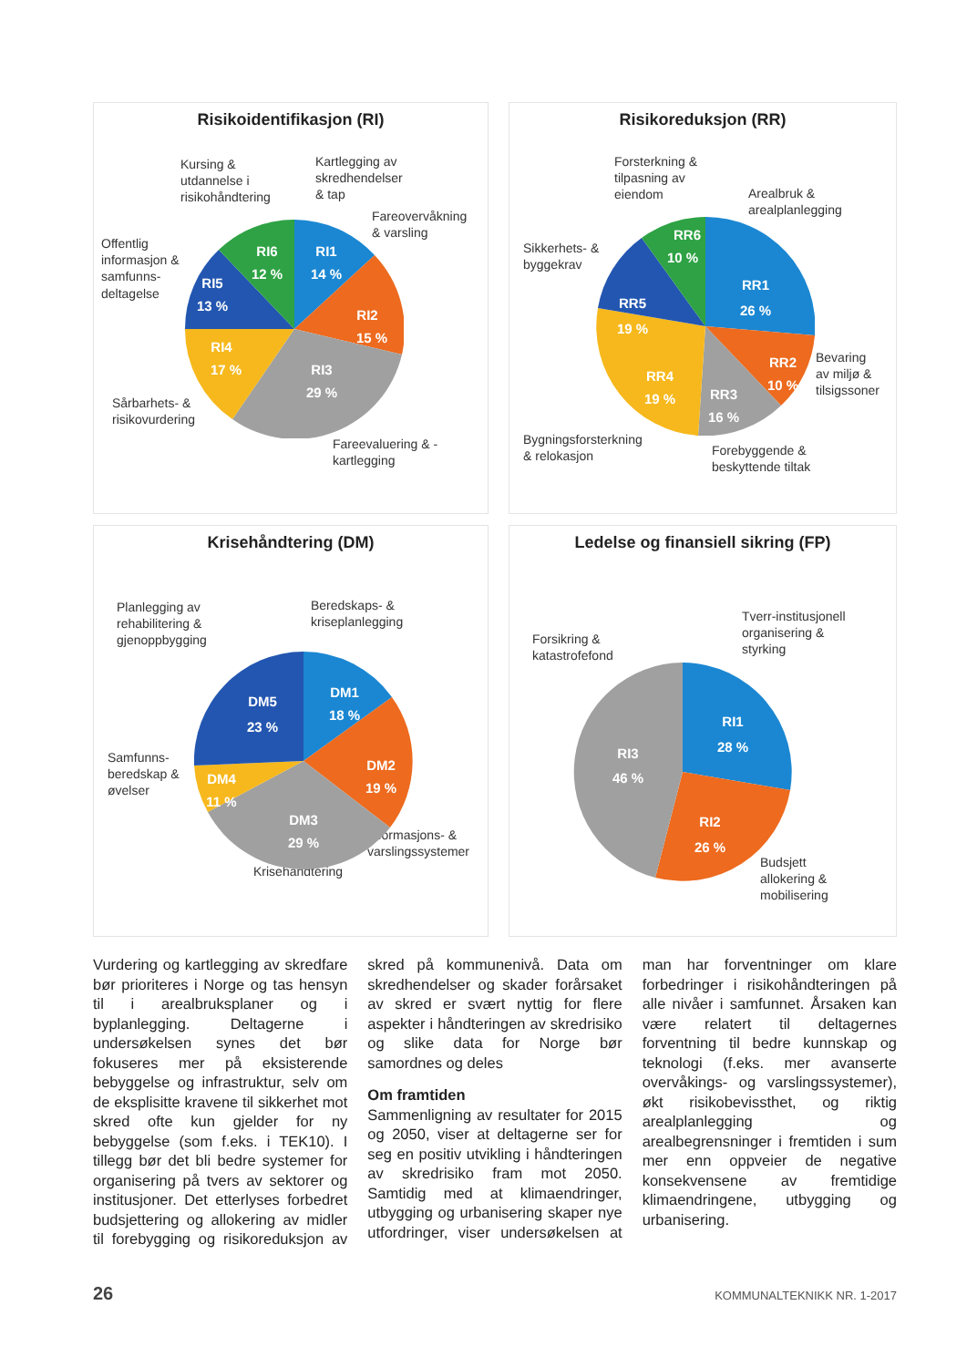Risikoidentifikasjon (RI)
Kursing &
utdannelse i
risikohåndtering
Kartlegging av
skredhendelser
& tap
Fareovervåkning
& varsling
Offentlig
informasjon &
samfunns-
deltagelse
Sårbarhets- &
risikovurdering
Fareevaluering & -
kartlegging
RI1
14 %
RI2
15 %
RI3
29 %
RI4
17 %
RI5
13 %
RI6
12 %
Risikoreduksjon (RR)
Forsterkning &
tilpasning av
eiendom Arealbruk &
arealplanlegging
Sikkerhets- &
byggekrav
Bevaring
av miljø &
tilsigssoner
Bygningsforsterkning
& relokasjon Forebyggende &
beskyttende tiltak
RR1
26 %
RR2
10 %
RR3
16 %
RR4
19 %
RR5
19 %
RR6
10 %
Krisehåndtering (DM)
Planlegging av
rehabilitering &
gjenoppbygging
Beredskaps- &
kriseplanlegging
Samfunns-
beredskap &
øvelser
Informasjons- &
varslingssystemer
Krisehåndtering
DM1
18 %
DM2
19 %
DM3
29 %
DM4
11 %
DM5
23 %
Ledelse og finansiell sikring (FP)
Forsikring &
katastrofefond
Tverr-institusjonell
organisering &
styrking
Budsjett
allokering &
mobilisering
RI1
28 %
RI2
26 %
RI3
46 %
Vurdering og kartlegging av skredfare bør prioriteres i Norge og tas hensyn til i arealbruksplaner og i byplanlegging. Deltagerne i undersøkelsen synes det bør fokuseres mer på eksisterende bebyggelse og infrastruktur, selv om de eksplisitte kravene til sikkerhet mot skred ofte kun gjelder for ny bebyggelse (som f.eks. i TEK10). I tillegg bør det bli bedre systemer for organisering på tvers av sektorer og institusjoner. Det etterlyses forbedret budsjettering og allokering av midler til forebygging og risikoreduksjon av skred på kommunenivå. Data om skredhendelser og skader forårsaket av skred er svært nyttig for flere aspekter i håndteringen av skredrisiko og slike data for Norge bør samordnes og deles
Om framtiden
Sammenligning av resultater for 2015 og 2050, viser at deltagerne ser for seg en positiv utvikling i håndteringen av skredrisiko fram mot 2050. Samtidig med at klimaendringer, utbygging og urbanisering skaper nye utfordringer, viser undersøkelsen at man har forventninger om klare forbedringer i risikohåndteringen på alle nivåer i samfunnet. Årsaken kan være relatert til deltagernes forventning til bedre kunnskap og teknologi (f.eks. mer avanserte overvåkings- og varslingssystemer), økt risikobevissthet, og riktig arealplanlegging og arealbegrensninger i fremtiden i sum mer enn oppveier de negative konsekvensene av fremtidige klimaendringene, utbygging og urbanisering.
26 KOMMUNALTEKNIKK NR. 1-2017